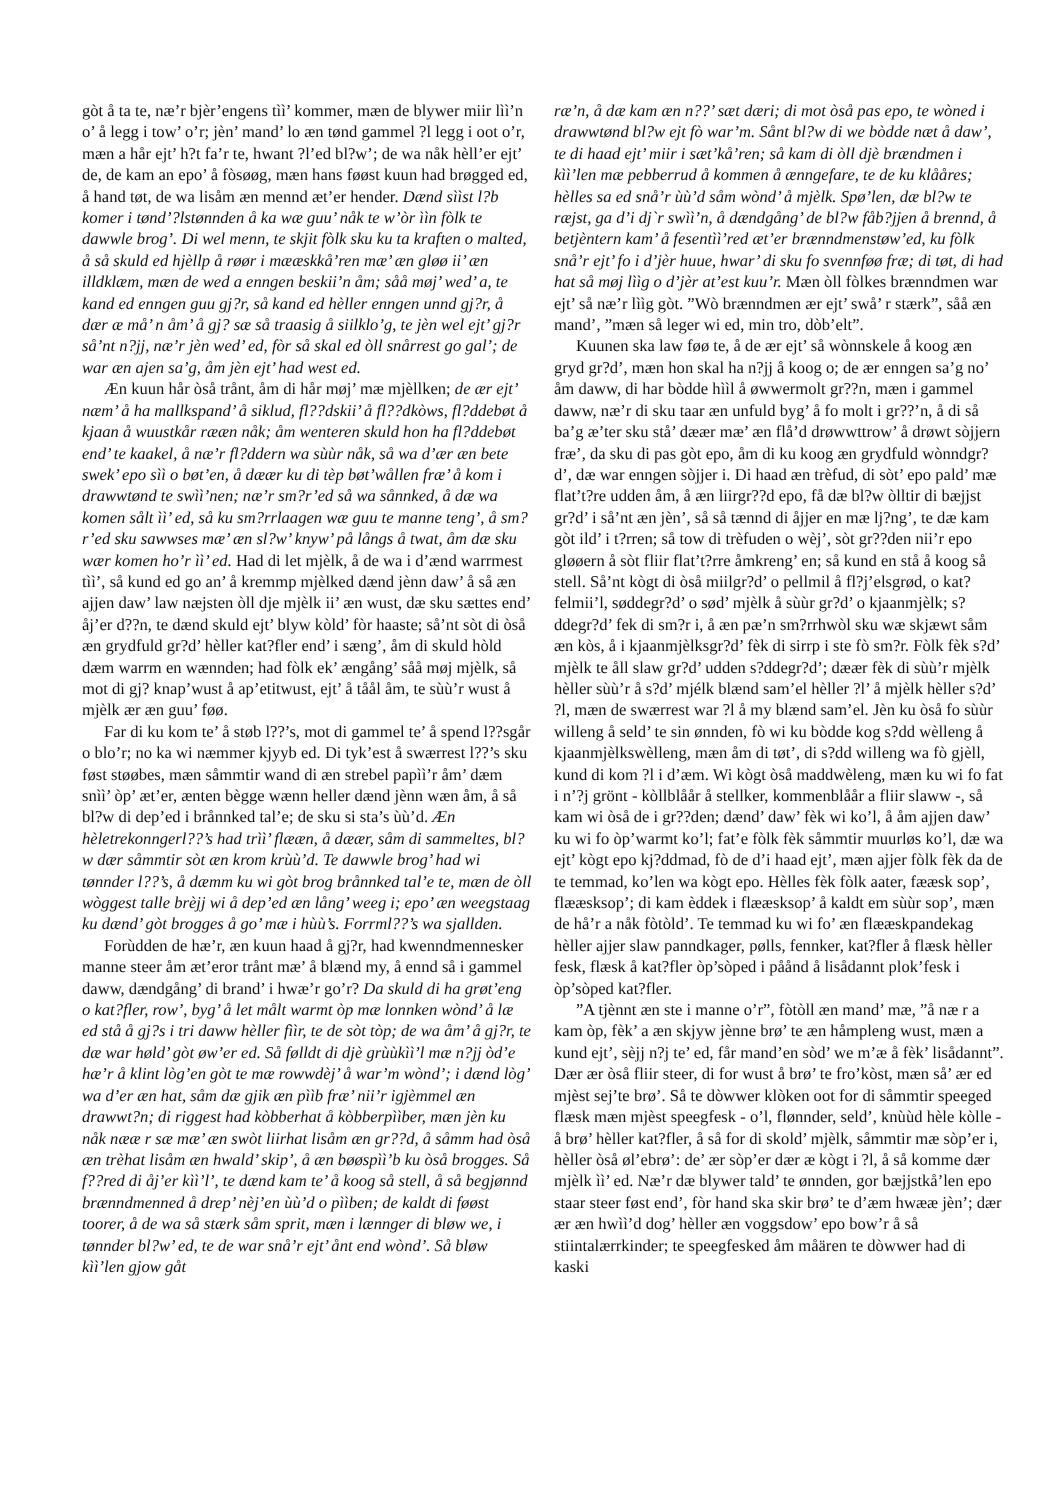gòt å ta te, næ’r bjèr’engens tìì’ kommer, mæn de blywer miir lìì’n o’ å legg i tow’ o’r; jèn’ mand’ lo æn tønd gammel ?l legg i oot o’r, mæn a hår ejt’ h?t fa’r te, hwant ?l’ed bl?w’; de wa nåk hèll’er ejt’ de, de kam an epo’ å fòsøøg, mæn hans føøst kuun had brøgged ed, å hand tøt, de wa lisåm æn mennd æt’er hender. Dænd sììst l?b komer i tønd’?lstønnden å ka wæ guu’ nåk te w’òr ììn fòlk te dawwle brog’. Di wel menn, te skjit fòlk sku ku ta kraften o malted, å så skuld ed hjèllp å røør i mææskkå’ren mæ’ æn gløø ii’ æn illdklæm, mæn de wed a enngen beskii’n åm; såå møj’ wed’ a, te kand ed enngen guu gj?r, så kand ed hèller enngen unnd gj?r, å dær æ må’ n åm’ å gj? sæ så traasig å siilklo’g, te jèn wel ejt’ gj?r så’nt n?jj, næ’r jèn wed’ ed, fòr så skal ed òll snårrest go gal’; de war æn ajen sa’g, åm jèn ejt’ had west ed.
Æn kuun hår òså trånt, åm di hår møj’ mæ mjèllken; de ær ejt’ næm’ å ha mallkspand’ å siklud, fl??dskii’ å fl??dkòws, fl?ddebøt å kjaan å wuustkår rææn nåk; åm wenteren skuld hon ha fl?ddebøt end’ te kaakel, å næ’r fl?ddern wa sùùr nåk, så wa d’ær æn bete swek’ epo sìì o bøt’en, å dæær ku di tèp bøt’wållen fræ’ å kom i drawwtønd te swìì’nen; næ’r sm?r’ed så wa sånnked, å dæ wa komen sålt ìì’ ed, så ku sm?rrlaagen wæ guu te manne teng’, å sm?r’ed sku sawwses mæ’ æn sl?w’ knyw’ på långs å twat, åm dæ sku wær komen ho’r ìì’ ed. Had di let mjèlk, å de wa i d’ænd warrmest tìì’, så kund ed go an’ å kremmp mjèlked dænd jènn daw’ å så æn ajjen daw’ law næjsten òll dje mjèlk ii’ æn wust, dæ sku sættes end’ åj’er d??n, te dænd skuld ejt’ blyw kòld’ fòr haaste; så’nt sòt di òså æn grydfuld gr?d’ hèller kat?fler end’ i sæng’, åm di skuld hòld dæm warrm en wænnden; had fòlk ek’ ængång’ såå møj mjèlk, så mot di gj? knap’wust å ap’etitwust, ejt’ å tåål åm, te sùù’r wust å mjèlk ær æn guu’ føø.
Far di ku kom te’ å støb l??’s, mot di gammel te’ å spend l??sgår o blo’r; no ka wi næmmer kjyyb ed. Di tyk’est å swærrest l??’s sku føst støøbes, mæn såmmtir wand di æn strebel papìì’r åm’ dæm snìì’ òp’ æt’er, ænten bègge wænn heller dænd jènn wæn åm, å så bl?w di dep’ed i brånnked tal’e; de sku si sta’s ùù’d. Æn hèletrekonngerl??’s had trìì’ flææn, å dæær, såm di sammeltes, bl?w dær såmmtir sòt æn krom krùù’d. Te dawwle brog’ had wi tønnder l??’s, å dæmm ku wi gòt brog brånnked tal’e te, mæn de òll wòggest talle brèjj wi å dep’ed æn lång’ weeg i; epo’ æn weegstaag ku dænd’ gòt brogges å go’ mæ i hùù’s. Forrml??’s wa sjallden.
Forùdden de hæ’r, æn kuun haad å gj?r, had kwenndmennesker manne steer åm æt’eror trånt mæ’ å blænd my, å ennd så i gammel daww, dændgång’ di brand’ i hwæ’r go’r? Da skuld di ha grøt’eng o kat?fler, row’, byg’ å let målt warmt òp mæ lonnken wònd’ å læ ed stå å gj?s i tri daww hèller fììr, te de sòt tòp; de wa åm’ å gj?r, te dæ war høld’ gòt øw’er ed. Så følldt di djè grùùkìì’l mæ n?jj òd’e hæ’r å klint lòg’en gòt te mæ rowwdèj’ å war’m wònd’; i dænd lòg’ wa d’er æn hat, såm dæ gjik æn pììb fræ’ nii’r igjèmmel æn drawwt?n; di riggest had kòbberhat å kòbberpììber, mæn jèn ku nåk nææ r sæ mæ’ æn swòt liirhat lisåm æn gr??d, å såmm had òså æn trèhat lisåm æn hwald’ skip’, å æn bøøspìì’b ku òså brogges. Så f??red di åj’er kìì’l’, te dænd kam te’ å koog så stell, å så begjønnd brænndmenned å drep’ nèj’en ùù’d o pììben; de kaldt di føøst toorer, å de wa så stærk såm sprit, mæn i lænnger di bløw we, i tønnder bl?w’ ed, te de war snå’r ejt’ ånt end wònd’. Så bløw kìì’len gjow gåt
ræ’n, å dæ kam æn n??’ sæt dæri; di mot òså pas epo, te wòned i drawwtønd bl?w ejt fò war’m. Sånt bl?w di we bòdde næt å daw’, te di haad ejt’ miir i sæt’kå’ren; så kam di òll djè brændmen i kìì’len mæ pebberrud å kommen å ænngefare, te de ku klååres; hèlles sa ed snå’r ùù’d såm wònd’ å mjèlk. Spø’len, dæ bl?w te ræjst, ga d’i dj`r swìì’n, å dændgång’ de bl?w fåb?jjen å brennd, å betjèntern kam’ å fesentìì’red æt’er brænndmenstøw’ed, ku fòlk snå’r ejt’ fo i d’jèr huue, hwar’ di sku fo svennføø fræ; di tøt, di had hat så møj lììg o d’jèr at’est kuu’r. Mæn òll fòlkes brænndmen war ejt’ så næ’r lììg gòt. ”Wò brænndmen ær ejt’ swå’ r stærk”, såå æn mand’, ”mæn så leger wi ed, min tro, dòb’elt”.
Kuunen ska law føø te, å de ær ejt’ så wònnskele å koog æn gryd gr?d’, mæn hon skal ha n?jj å koog o; de ær enngen sa’g no’ åm daww, di har bòdde hììl å øwwermolt gr??n, mæn i gammel daww, næ’r di sku taar æn unfuld byg’ å fo molt i gr??’n, å di så ba’g æ’ter sku stå’ dæær mæ’ æn flå’d drøwwttrow’ å drøwt sòjjern fræ’, da sku di pas gòt epo, åm di ku koog æn grydfuld wònndgr?d’, dæ war enngen sòjjer i. Di haad æn trèfud, di sòt’ epo pald’ mæ flat’t?re udden åm, å æn liirgr??d epo, få dæ bl?w òlltir di bæjjst gr?d’ i så’nt æn jèn’, så så tænnd di åjjer en mæ lj?ng’, te dæ kam gòt ild’ i t?rren; så tow di trèfuden o wèj’, sòt gr??den nii’r epo gløøern å sòt fliir flat’t?rre åmkreng’ en; så kund en stå å koog så stell. Så’nt kògt di òså miilgr?d’ o pellmil å fl?j’elsgrød, o kat?felmii’l, søddegr?d’ o sød’ mjèlk å sùùr gr?d’ o kjaanmjèlk; s?ddegr?d’ fek di sm?r i, å æn pæ’n sm?rrhwòl sku wæ skjæwt såm æn kòs, å i kjaanmjèlksgr?d’ fèk di sirrp i ste fò sm?r. Fòlk fèk s?d’ mjèlk te åll slaw gr?d’ udden s?ddegr?d’; dæær fèk di sùù’r mjèlk hèller sùù’r å s?d’ mjélk blænd sam’el hèller ?l’ å mjèlk hèller s?d’ ?l, mæn de swærrest war ?l å my blænd sam’el. Jèn ku òså fo sùùr willeng å seld’ te sin ønnden, fò wi ku bòdde kog s?dd wèlleng å kjaanmjèlkswèlleng, mæn åm di tøt’, di s?dd willeng wa fò gjèll, kund di kom ?l i d’æm. Wi kògt òså maddwèleng, mæn ku wi fo fat i n’?j grönt - kòllblåår å stellker, kommenblåår a fliir slaww -, så kam wi òså de i gr??den; dænd’ daw’ fèk wi ko’l, å åm ajjen daw’ ku wi fo òp’warmt ko’l; fat’e fòlk fèk såmmtir muurløs ko’l, dæ wa ejt’ kògt epo kj?ddmad, fò de d’i haad ejt’, mæn ajjer fòlk fèk da de te temmad, ko’len wa kògt epo. Hèlles fèk fòlk aater, fææsk sop’, flææsksop’; di kam èddek i flææsksop’ å kaldt em sùùr sop’, mæn de hå’r a nåk fòtòld’. Te temmad ku wi fo’ æn flææskpandekag hèller ajjer slaw panndkager, pølls, fennker, kat?fler å flæsk hèller fesk, flæsk å kat?fler òp’sòped i påånd å lisådannt plok’fesk i òp’sòped kat?fler.
”A tjènnt æn ste i manne o’r”, fòtòll æn mand’ mæ, ”å næ r a kam òp, fèk’ a æn skjyw jènne brø’ te æn håmpleng wust, mæn a kund ejt’, sèjj n?j te’ ed, får mand’en sòd’ we m’æ å fèk’ lisådannt”. Dær ær òså fliir steer, di for wust å brø’ te fro’kòst, mæn så’ ær ed mjèst sej’te brø’. Så te dòwwer klòken oot for di såmmtir speeged flæsk mæn mjèst speegfesk - o’l, flønnder, seld’, knùùd hèle kòlle - å brø’ hèller kat?fler, å så for di skold’ mjèlk, såmmtir mæ sòp’er i, hèller òså øl’ebrø’: de’ ær sòp’er dær æ kògt i ?l, å så komme dær mjèlk ìì’ ed. Næ’r dæ blywer tald’ te ønnden, gor bæjjstkå’len epo staar steer føst end’, fòr hand ska skir brø’ te d’æm hwææ jèn’; dær ær æn hwìì’d dog’ hèller æn voggsdow’ epo bow’r å så stiintalærrkinder; te speegfesked åm måären te dòwwer had di kaski